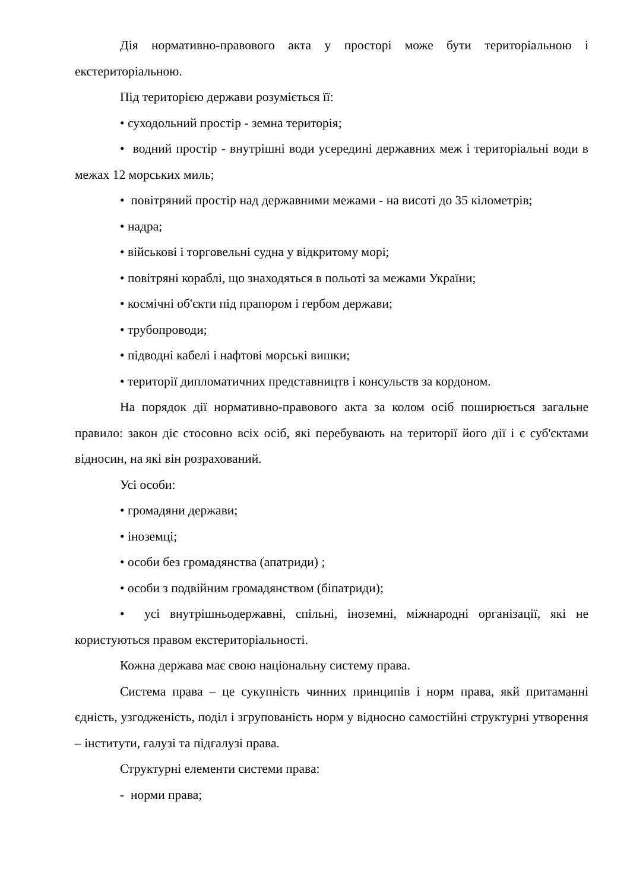Дія нормативно-правового акта у просторі може бути територіальною і екстериторіальною.
Під територією держави розуміється її:
• суходольний простір - земна територія;
• водний простір - внутрішні води усередині державних меж і територіальні води в межах 12 морських миль;
• повітряний простір над державними межами - на висоті до 35 кілометрів;
• надра;
• військові і торговельні судна у відкритому морі;
• повітряні кораблі, що знаходяться в польоті за межами України;
• космічні об'єкти під прапором і гербом держави;
• трубопроводи;
• підводні кабелі і нафтові морські вишки;
• території дипломатичних представництв і консульств за кордоном.
На порядок дії нормативно-правового акта за колом осіб поширюється загальне правило: закон діє стосовно всіх осіб, які перебувають на території його дії і є суб'єктами відносин, на які він розрахований.
Усі особи:
• громадяни держави;
• іноземці;
• особи без громадянства (апатриди) ;
• особи з подвійним громадянством (біпатриди);
• усі внутрішньодержавні, спільні, іноземні, міжнародні організації, які не користуються правом екстериторіальності.
Кожна держава має свою національну систему права.
Система права – це сукупність чинних принципів і норм права, якй притаманні єдність, узгодженість, поділ і згрупованість норм у відносно самостійні структурні утворення – інститути, галузі та підгалузі права.
Структурні елементи системи права:
- норми права;